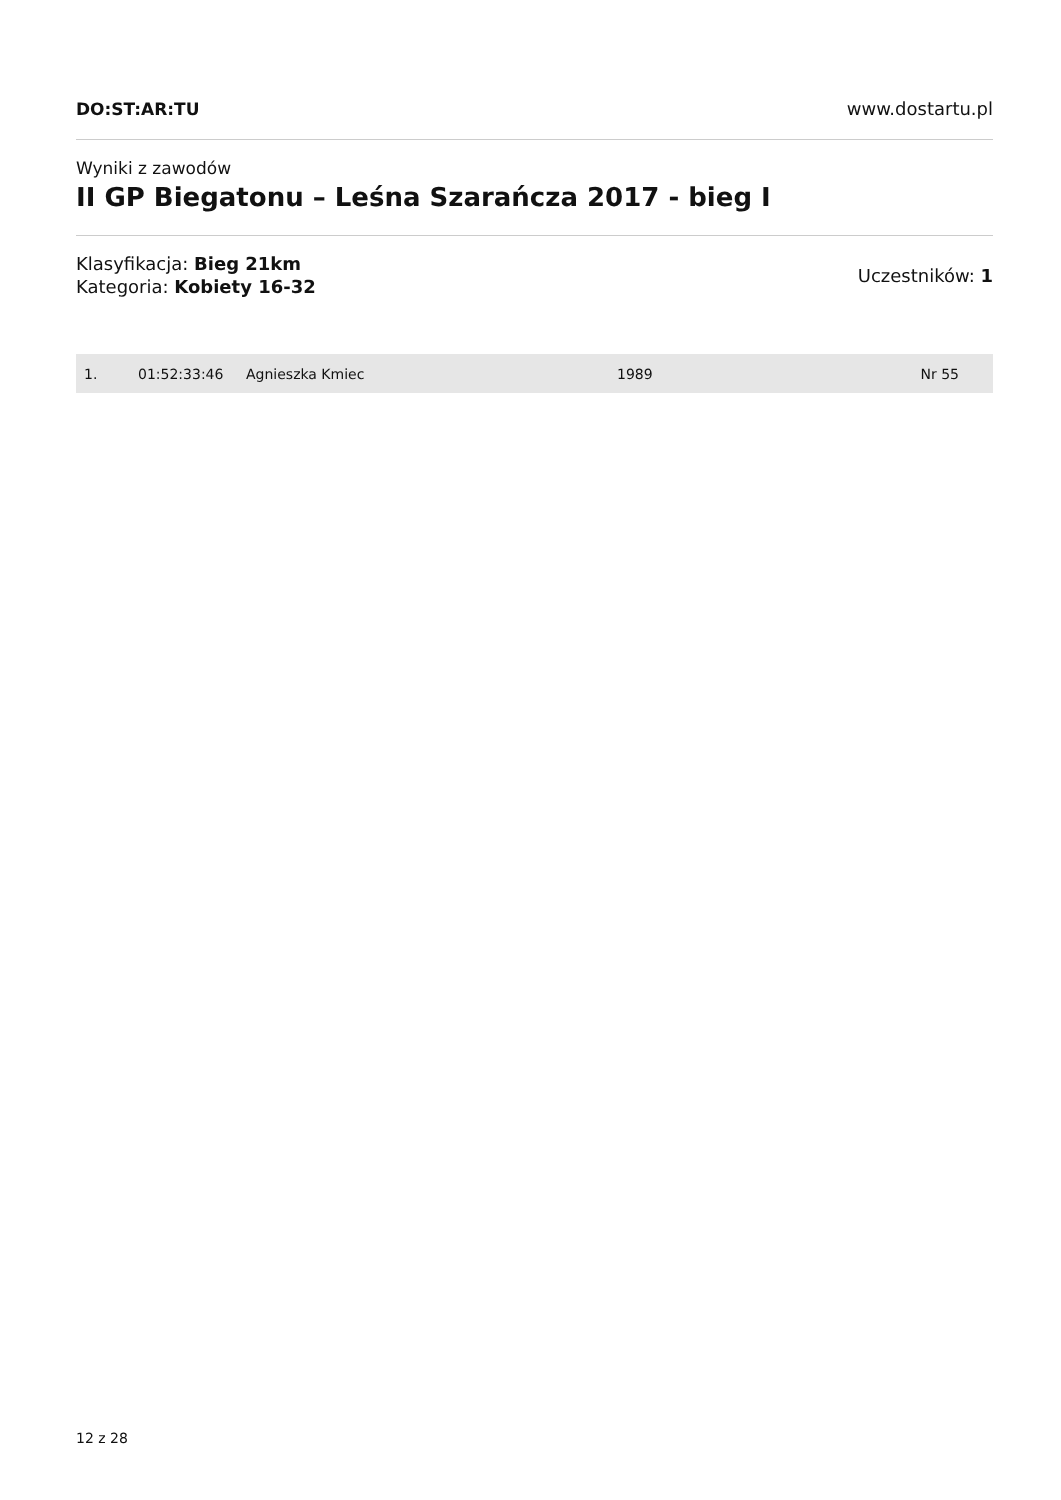DO:ST:AR:TU www.dostartu.pl
Wyniki z zawodów
II GP Biegatonu – Leśna Szarańcza 2017 - bieg I
Klasyfikacja: Bieg 21km
Kategoria: Kobiety 16-32
Uczestników: 1
| 1. | 01:52:33:46 | Agnieszka Kmiec | 1989 | Nr 55 |
12 z 28